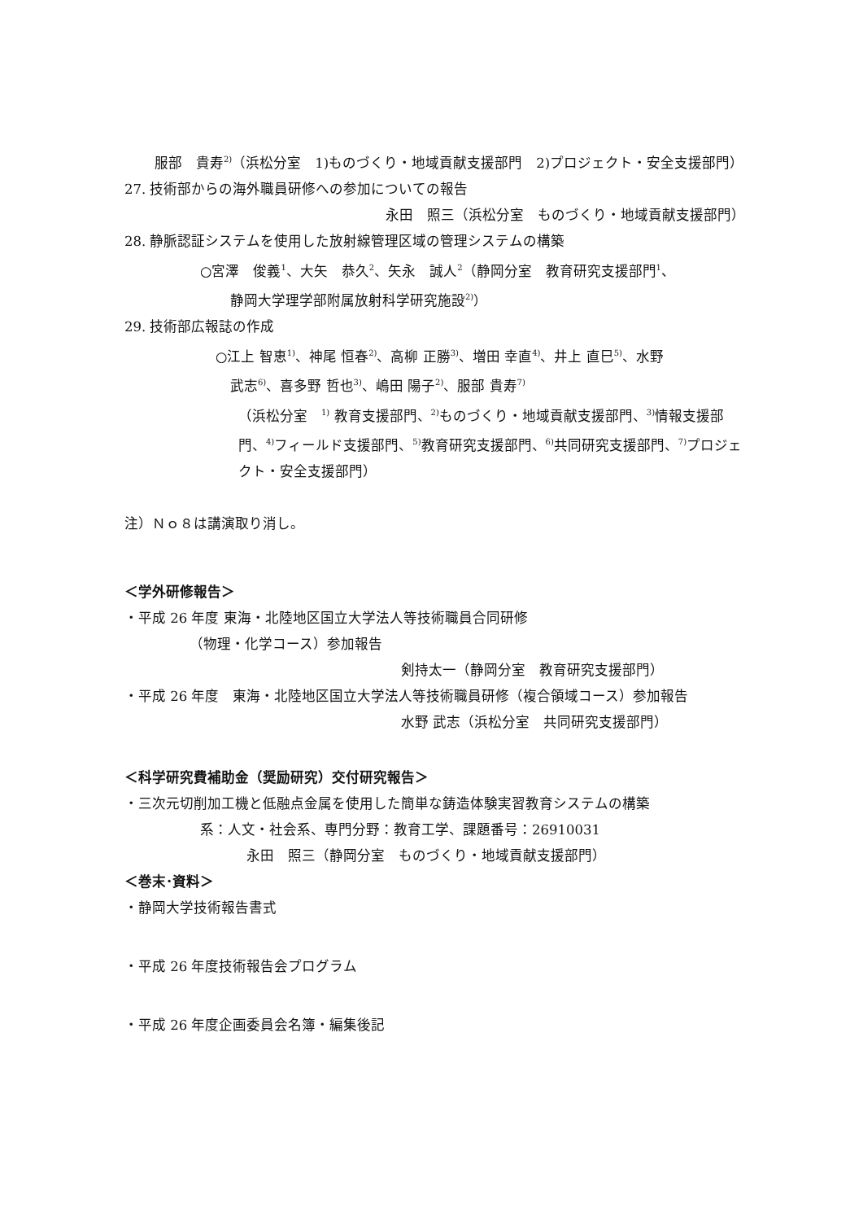服部　貴寿<sup>2)</sup>（浜松分室　1)ものづくり・地域貢献支援部門　2)プロジェクト・安全支援部門）
27. 技術部からの海外職員研修への参加についての報告
永田　照三（浜松分室　ものづくり・地域貢献支援部門）
28. 静脈認証システムを使用した放射線管理区域の管理システムの構築
○宮澤　俊義<sup>1</sup>、大矢　恭久<sup>2</sup>、矢永　誠人<sup>2</sup>（静岡分室　教育研究支援部門<sup>1</sup>、
静岡大学理学部附属放射科学研究施設<sup>2)</sup>）
29. 技術部広報誌の作成
○江上 智恵<sup>1)</sup>、神尾 恒春<sup>2)</sup>、高柳 正勝<sup>3)</sup>、増田 幸直<sup>4)</sup>、井上 直巳<sup>5)</sup>、水野
武志<sup>6)</sup>、喜多野 哲也<sup>3)</sup>、嶋田 陽子<sup>2)</sup>、服部 貴寿<sup>7)</sup>
（浜松分室　<sup>1)</sup> 教育支援部門、<sup>2)</sup>ものづくり・地域貢献支援部門、<sup>3)</sup>情報支援部門、<sup>4)</sup>フィールド支援部門、<sup>5)</sup>教育研究支援部門、<sup>6)</sup>共同研究支援部門、<sup>7)</sup>プロジェクト・安全支援部門）
注）Ｎｏ８は講演取り消し。
＜学外研修報告＞
・平成 26 年度 東海・北陸地区国立大学法人等技術職員合同研修
（物理・化学コース）参加報告
剣持太一（静岡分室　教育研究支援部門）
・平成 26 年度　東海・北陸地区国立大学法人等技術職員研修（複合領域コース）参加報告
水野 武志（浜松分室　共同研究支援部門）
＜科学研究費補助金（奨励研究）交付研究報告＞
・三次元切削加工機と低融点金属を使用した簡単な鋳造体験実習教育システムの構築
系：人文・社会系、専門分野：教育工学、課題番号：26910031
永田　照三（静岡分室　ものづくり・地域貢献支援部門）
＜巻末･資料＞
・静岡大学技術報告書式
・平成 26 年度技術報告会プログラム
・平成 26 年度企画委員会名簿・編集後記